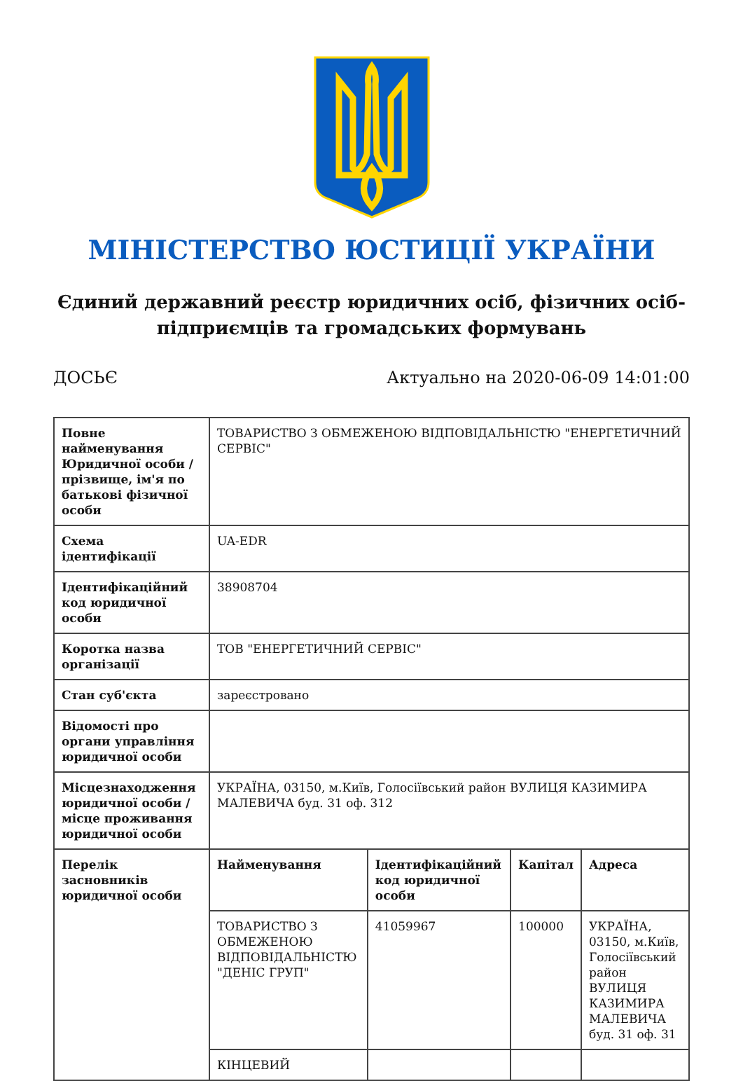МІНІСТЕРСТВО ЮСТИЦІЇ УКРАЇНИ
Єдиний державний реєстр юридичних осіб, фізичних осіб-підприємців та громадських формувань
ДОСЬЄ Актуально на 2020-06-09 14:01:00
| Повне найменування Юридичної особи / прізвище, ім'я по батькові фізичної особи | ТОВАРИСТВО З ОБМЕЖЕНОЮ ВІДПОВІДАЛЬНІСТЮ "ЕНЕРГЕТИЧНИЙ СЕРВІС" | | | |
| Схема ідентифікації | UA-EDR | | | |
| Ідентифікаційний код юридичної особи | 38908704 | | | |
| Коротка назва організації | ТОВ "ЕНЕРГЕТИЧНИЙ СЕРВІС" | | | |
| Стан суб'єкта | зареєстровано | | | |
| Відомості про органи управління юридичної особи | | | | |
| Місцезнаходження юридичної особи / місце проживання юридичної особи | УКРАЇНА, 03150, м.Київ, Голосіївський район ВУЛИЦЯ КАЗИМИРА МАЛЕВИЧА буд. 31 оф. 312 | | | |
| Перелік засновників юридичної особи | Найменування | Ідентифікаційний код юридичної особи | Капітал | Адреса |
| | ТОВАРИСТВО З ОБМЕЖЕНОЮ ВІДПОВІДАЛЬНІСТЮ "ДЕНІС ГРУП" | 41059967 | 100000 | УКРАЇНА, 03150, м.Київ, Голосіївський район ВУЛИЦЯ КАЗИМИРА МАЛЕВИЧА буд. 31 оф. 31 |
| | КІНЦЕВИЙ | | | |